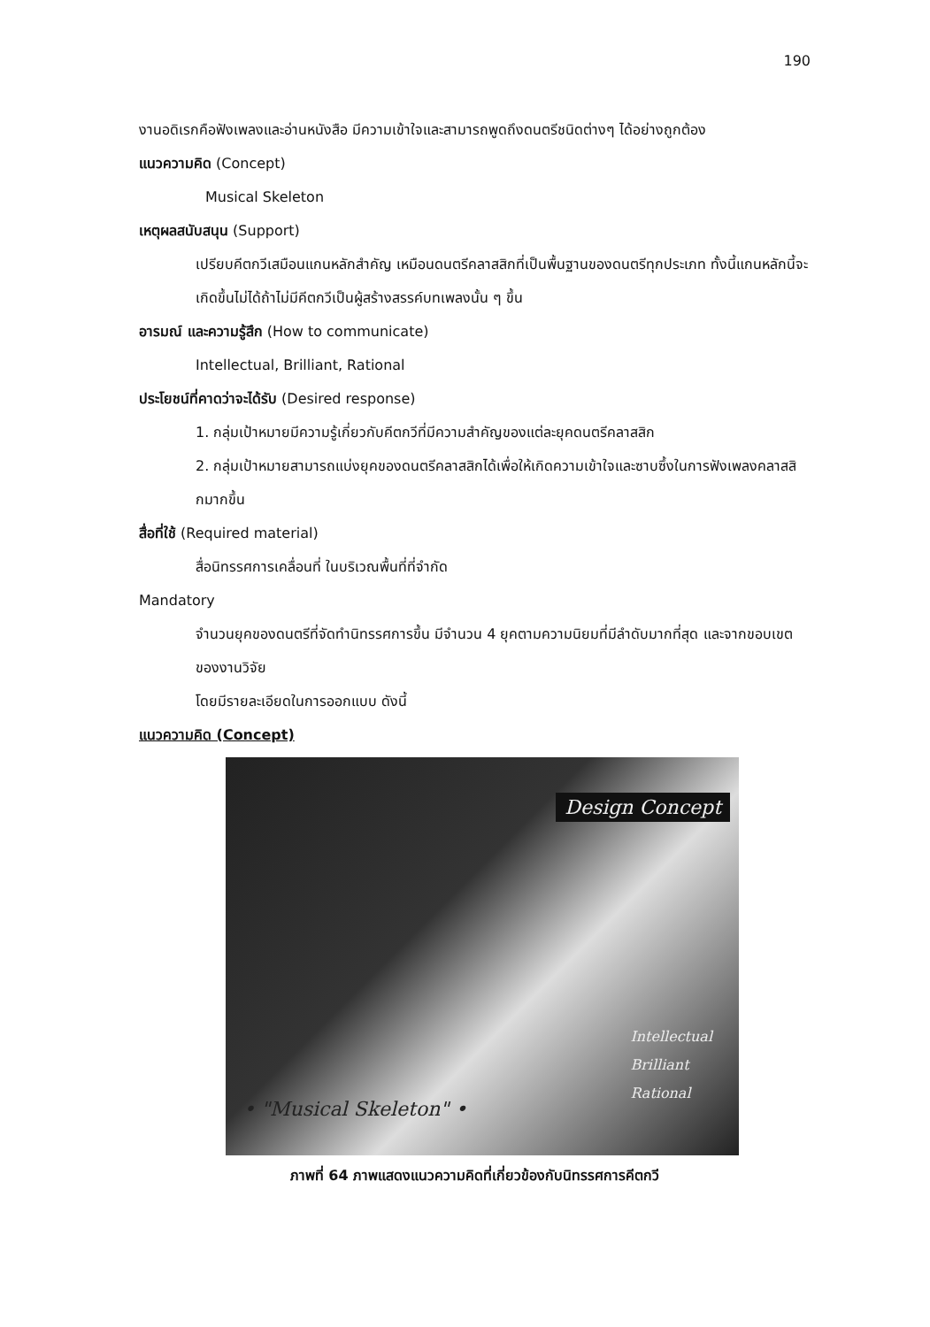190
งานอดิเรกคือฟังเพลงและอ่านหนังสือ มีความเข้าใจและสามารถพูดถึงดนตรีชนิดต่างๆ ได้อย่างถูกต้อง
แนวความคิด (Concept)
Musical Skeleton
เหตุผลสนับสนุน (Support)
เปรียบคีตกวีเสมือนแกนหลักสำคัญ เหมือนดนตรีคลาสสิกที่เป็นพื้นฐานของดนตรีทุกประเภท ทั้งนี้แกนหลักนี้จะเกิดขึ้นไม่ได้ถ้าไม่มีคีตกวีเป็นผู้สร้างสรรค์บทเพลงนั้น ๆ ขึ้น
อารมณ์ และความรู้สึก (How to communicate)
Intellectual, Brilliant, Rational
ประโยชน์ที่คาดว่าจะได้รับ (Desired response)
1. กลุ่มเป้าหมายมีความรู้เกี่ยวกับคีตกวีที่มีความสำคัญของแต่ละยุคดนตรีคลาสสิก
2. กลุ่มเป้าหมายสามารถแบ่งยุคของดนตรีคลาสสิกได้เพื่อให้เกิดความเข้าใจและซาบซึ้งในการฟังเพลงคลาสสิกมากขึ้น
สื่อที่ใช้ (Required material)
สื่อนิทรรศการเคลื่อนที่ ในบริเวณพื้นที่ที่จำกัด
Mandatory
จำนวนยุคของดนตรีที่จัดทำนิทรรศการขึ้น มีจำนวน 4 ยุคตามความนิยมที่มีลำดับมากที่สุด และจากขอบเขตของงานวิจัย
โดยมีรายละเอียดในการออกแบบ ดังนี้
แนวความคิด (Concept)
Design Concept
Intellectual
Brilliant
Rational
• "Musical Skeleton" •
ภาพที่ 64 ภาพแสดงแนวความคิดที่เกี่ยวข้องกับนิทรรศการคีตกวี